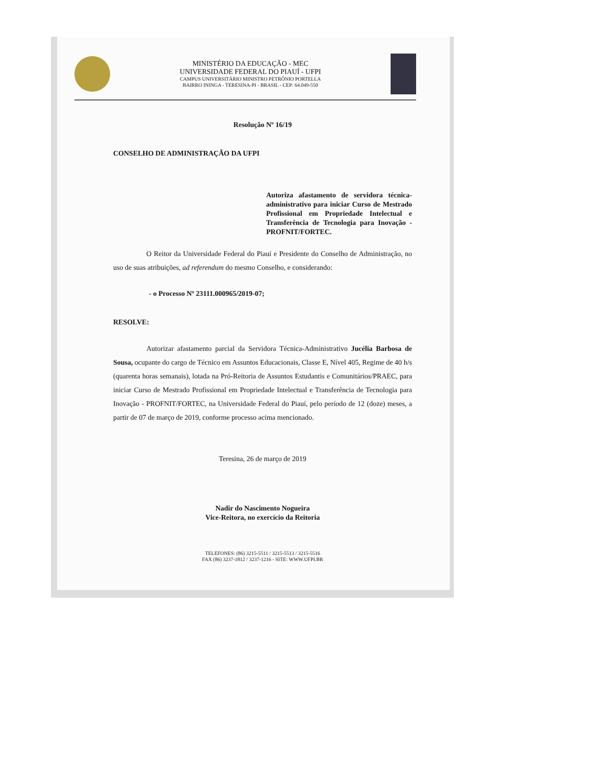MINISTÉRIO DA EDUCAÇÃO - MEC
UNIVERSIDADE FEDERAL DO PIAUÍ - UFPI
CAMPUS UNIVERSITÁRIO MINISTRO PETRÔNIO PORTELLA
BAIRRO ININGA - TERESINA-PI - BRASIL - CEP: 64.049-550
Resolução Nº 16/19
CONSELHO DE ADMINISTRAÇÃO DA UFPI
Autoriza afastamento de servidora técnica-administrativo para iniciar Curso de Mestrado Profissional em Propriedade Intelectual e Transferência de Tecnologia para Inovação - PROFNIT/FORTEC.
O Reitor da Universidade Federal do Piauí e Presidente do Conselho de Administração, no uso de suas atribuições, ad referendum do mesmo Conselho, e considerando:
- o Processo Nº 23111.000965/2019-07;
RESOLVE:
Autorizar afastamento parcial da Servidora Técnica-Administrativo Jucélia Barbosa de Sousa, ocupante do cargo de Técnico em Assuntos Educacionais, Classe E, Nível 405, Regime de 40 h/s (quarenta horas semanais), lotada na Pró-Reitoria de Assuntos Estudantis e Comunitários/PRAEC, para iniciar Curso de Mestrado Profissional em Propriedade Intelectual e Transferência de Tecnologia para Inovação - PROFNIT/FORTEC, na Universidade Federal do Piauí, pelo período de 12 (doze) meses, a partir de 07 de março de 2019, conforme processo acima mencionado.
Teresina, 26 de março de 2019
Nadir do Nascimento Nogueira
Vice-Reitora, no exercício da Reitoria
TELEFONES: (86) 3215-5511 / 3215-5513 / 3215-5516
FAX (86) 3237-1812 / 3237-1216 - SITE: WWW.UFPI.BR